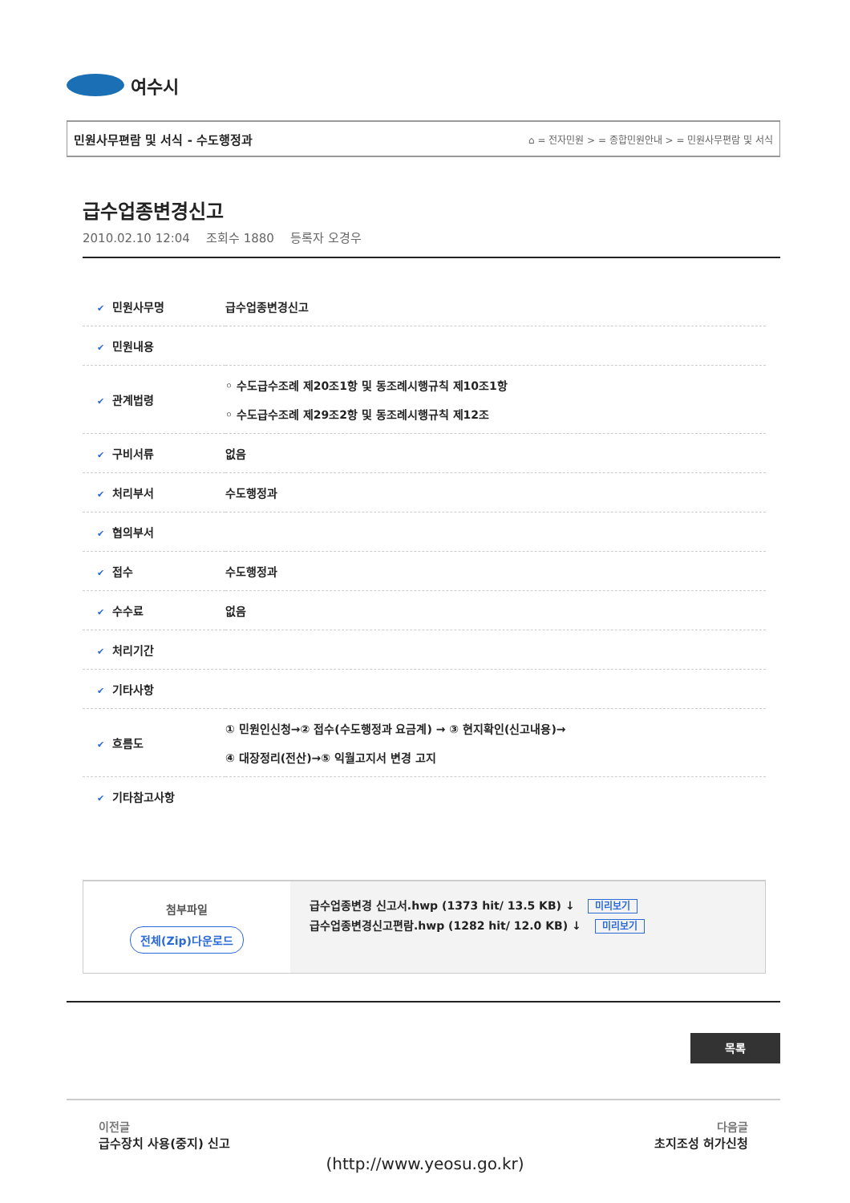여수시
민원사무편람 및 서식 - 수도행정과 ⌂ = 전자민원 > = 종합민원안내 > = 민원사무편람 및 서식
급수업종변경신고
2010.02.10 12:04 조회수 1880 등록자 오경우
| ✔ 민원사무명 | 급수업종변경신고 |
| ✔ 민원내용 | |
| ✔ 관계법령 | ◦ 수도급수조례 제20조1항 및 동조례시행규칙 제10조1항 ◦ 수도급수조례 제29조2항 및 동조례시행규칙 제12조 |
| ✔ 구비서류 | 없음 |
| ✔ 처리부서 | 수도행정과 |
| ✔ 협의부서 | |
| ✔ 접수 | 수도행정과 |
| ✔ 수수료 | 없음 |
| ✔ 처리기간 | |
| ✔ 기타사항 | |
| ✔ 흐름도 | ① 민원인신청→② 접수(수도행정과 요금계) → ③ 현지확인(신고내용)→ ④ 대장정리(전산)→⑤ 익월고지서 변경 고지 |
| ✔ 기타참고사항 | |
첨부파일
전체(Zip)다운로드
급수업종변경 신고서.hwp (1373 hit/ 13.5 KB) ↓ 미리보기
급수업종변경신고편람.hwp (1282 hit/ 12.0 KB) ↓ 미리보기
목록
이전글
급수장치 사용(중지) 신고
다음글
초지조성 허가신청
(http://www.yeosu.go.kr)